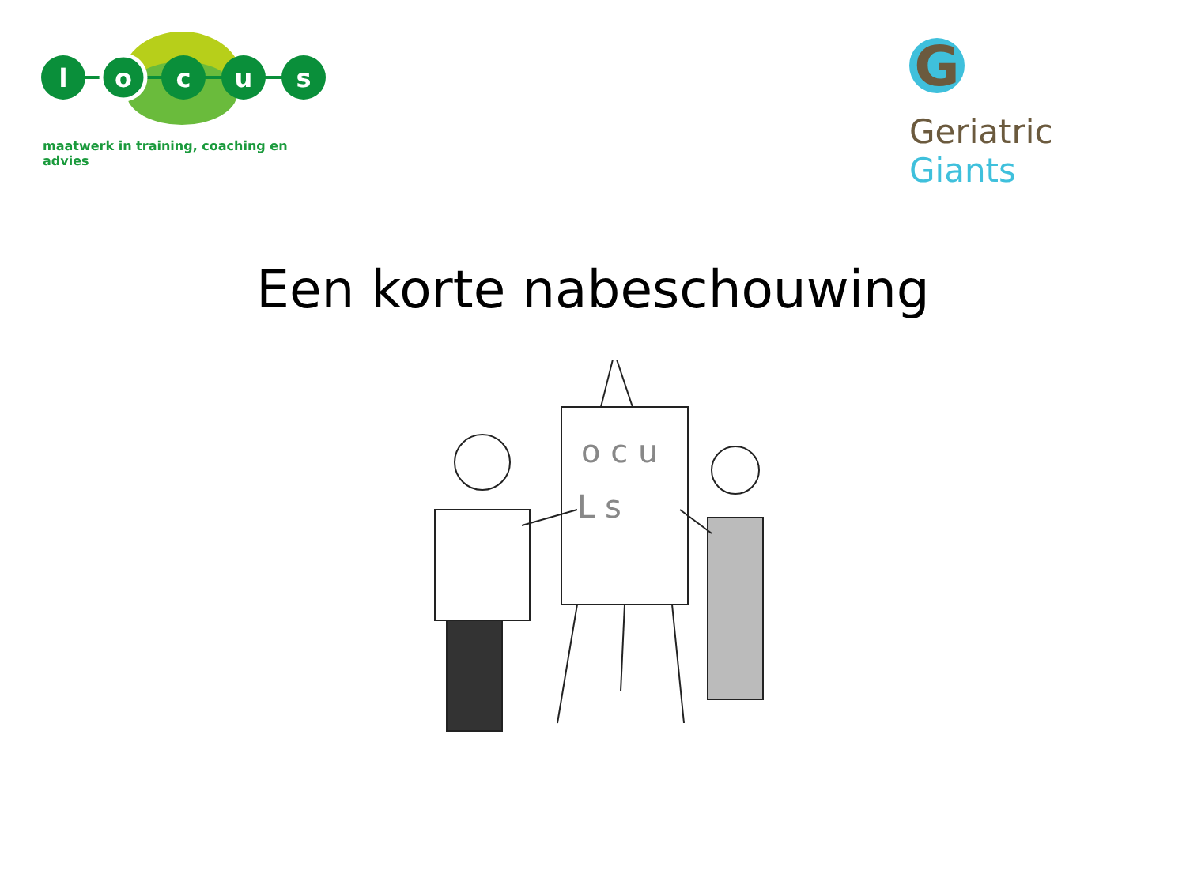l
o
c
u
s
maatwerk in training, coaching en advies
G
Geriatric Giants
Een korte nabeschouwing
o c u
L s